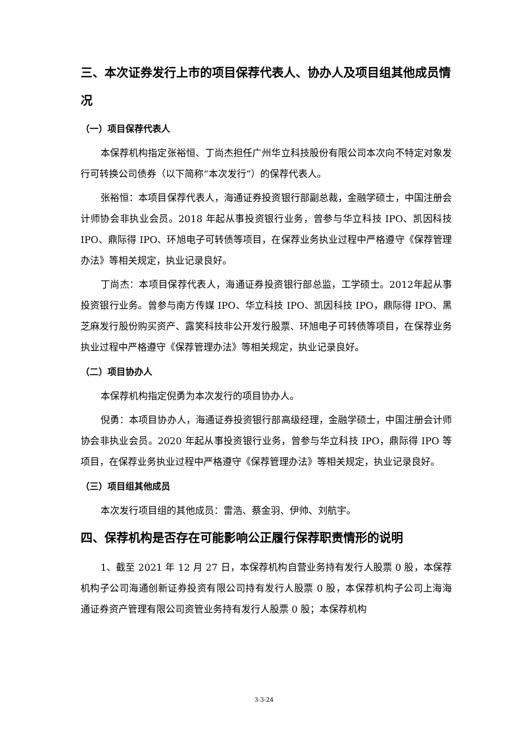三、本次证券发行上市的项目保荐代表人、协办人及项目组其他成员情况
（一）项目保荐代表人
本保荐机构指定张裕恒、丁尚杰担任广州华立科技股份有限公司本次向不特定对象发行可转换公司债券（以下简称“本次发行”）的保荐代表人。
张裕恒：本项目保荐代表人，海通证券投资银行部副总裁，金融学硕士，中国注册会计师协会非执业会员。2018 年起从事投资银行业务，曾参与华立科技 IPO、凯因科技 IPO、鼎际得 IPO、环旭电子可转债等项目，在保荐业务执业过程中严格遵守《保荐管理办法》等相关规定，执业记录良好。
丁尚杰：本项目保荐代表人，海通证券投资银行部总监，工学硕士。2012年起从事投资银行业务。曾参与南方传媒 IPO、华立科技 IPO、凯因科技 IPO，鼎际得 IPO、黑芝麻发行股份购买资产、露笑科技非公开发行股票、环旭电子可转债等项目，在保荐业务执业过程中严格遵守《保荐管理办法》等相关规定，执业记录良好。
（二）项目协办人
本保荐机构指定倪勇为本次发行的项目协办人。
倪勇：本项目协办人，海通证券投资银行部高级经理，金融学硕士，中国注册会计师协会非执业会员。2020 年起从事投资银行业务，曾参与华立科技 IPO，鼎际得 IPO 等项目，在保荐业务执业过程中严格遵守《保荐管理办法》等相关规定，执业记录良好。
（三）项目组其他成员
本次发行项目组的其他成员：雷浩、蔡金羽、伊帅、刘航宇。
四、保荐机构是否存在可能影响公正履行保荐职责情形的说明
1、截至 2021 年 12 月 27 日，本保荐机构自营业务持有发行人股票 0 股，本保荐机构子公司海通创新证券投资有限公司持有发行人股票 0 股，本保荐机构子公司上海海通证券资产管理有限公司资管业务持有发行人股票 0 股；本保荐机构
3-3-24